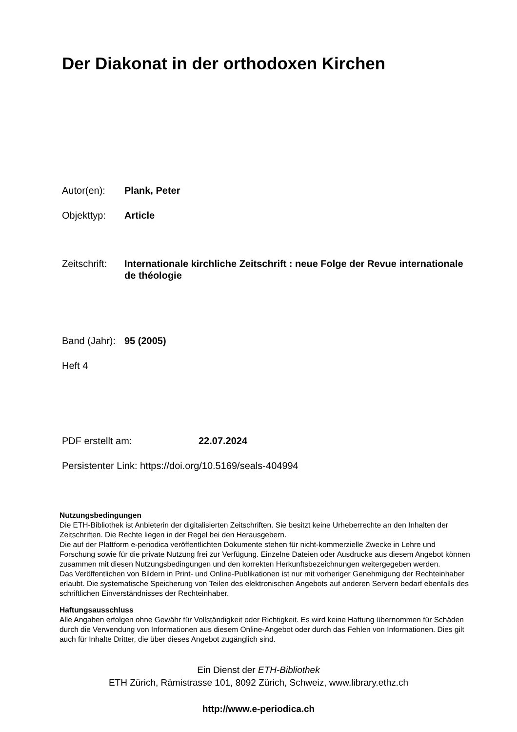Der Diakonat in der orthodoxen Kirchen
Autor(en): Plank, Peter
Objekttyp: Article
Zeitschrift:
Internationale kirchliche Zeitschrift : neue Folge der Revue internationale de théologie
Band (Jahr):
95 (2005)
Heft 4
PDF erstellt am: 22.07.2024
Persistenter Link: https://doi.org/10.5169/seals-404994
Nutzungsbedingungen
Die ETH-Bibliothek ist Anbieterin der digitalisierten Zeitschriften. Sie besitzt keine Urheberrechte an den Inhalten der Zeitschriften. Die Rechte liegen in der Regel bei den Herausgebern.
Die auf der Plattform e-periodica veröffentlichten Dokumente stehen für nicht-kommerzielle Zwecke in Lehre und Forschung sowie für die private Nutzung frei zur Verfügung. Einzelne Dateien oder Ausdrucke aus diesem Angebot können zusammen mit diesen Nutzungsbedingungen und den korrekten Herkunftsbezeichnungen weitergegeben werden.
Das Veröffentlichen von Bildern in Print- und Online-Publikationen ist nur mit vorheriger Genehmigung der Rechteinhaber erlaubt. Die systematische Speicherung von Teilen des elektronischen Angebots auf anderen Servern bedarf ebenfalls des schriftlichen Einverständnisses der Rechteinhaber.
Haftungsausschluss
Alle Angaben erfolgen ohne Gewähr für Vollständigkeit oder Richtigkeit. Es wird keine Haftung übernommen für Schäden durch die Verwendung von Informationen aus diesem Online-Angebot oder durch das Fehlen von Informationen. Dies gilt auch für Inhalte Dritter, die über dieses Angebot zugänglich sind.
Ein Dienst der ETH-Bibliothek
ETH Zürich, Rämistrasse 101, 8092 Zürich, Schweiz, www.library.ethz.ch
http://www.e-periodica.ch